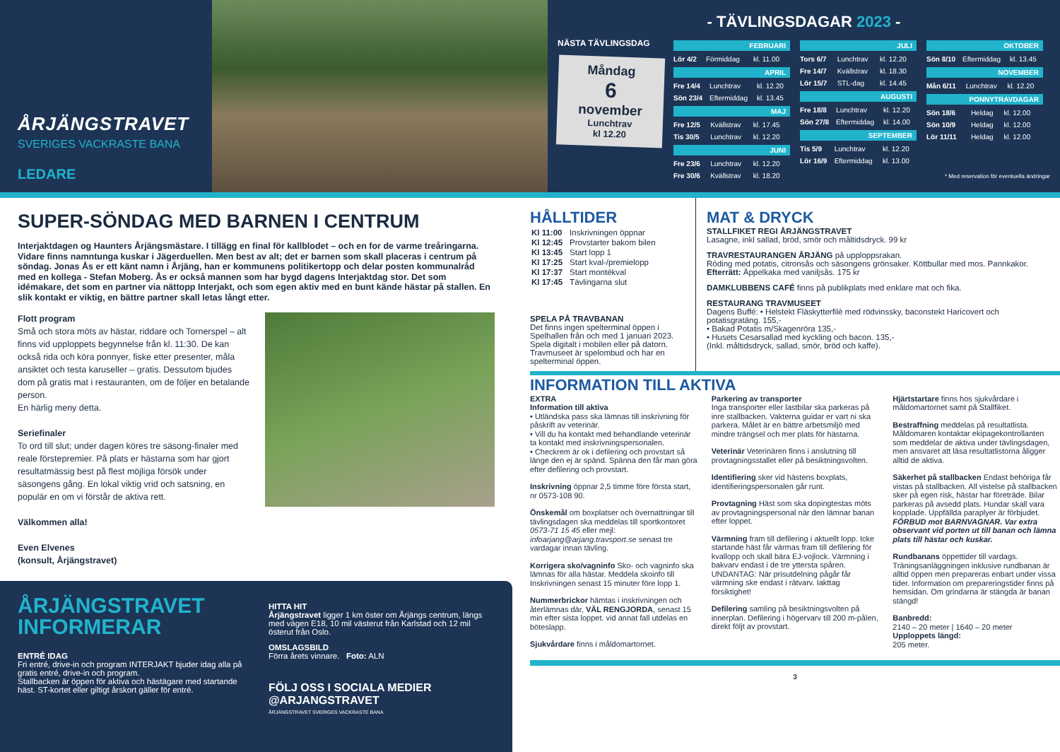ÅRJÄNGSTRAVET
SVERIGES VACKRASTE BANA
LEDARE
- TÄVLINGSDAGAR 2023 -
NÄSTA TÄVLINGSDAG
Måndag
6
november
Lunchtrav
kl 12.20
FEBRUARI
| Lör 4/2 | Förmiddag | kl. 11.00 |
APRIL
| Fre 14/4 | Lunchtrav | kl. 12.20 |
| Sön 23/4 | Eftermiddag | kl. 13.45 |
MAJ
| Fre 12/5 | Kvällstrav | kl. 17.45 |
| Tis 30/5 | Lunchtrav | kl. 12.20 |
JUNI
| Fre 23/6 | Lunchtrav | kl. 12.20 |
| Fre 30/6 | Kvällstrav | kl. 18.20 |
JULI
| Tors 6/7 | Lunchtrav | kl. 12.20 |
| Fre 14/7 | Kvällstrav | kl. 18.30 |
| Lör 15/7 | STL-dag | kl. 14.45 |
AUGUSTI
| Fre 18/8 | Lunchtrav | kl. 12.20 |
| Sön 27/8 | Eftermiddag | kl. 14.00 |
SEPTEMBER
| Tis 5/9 | Lunchtrav | kl. 12.20 |
| Lör 16/9 | Eftermiddag | kl. 13.00 |
OKTOBER
| Sön 8/10 | Eftermiddag | kl. 13.45 |
NOVEMBER
| Mån 6/11 | Lunchtrav | kl. 12.20 |
PONNYTRAVDAGAR
| Sön 18/6 | Heldag | kl. 12.00 |
| Sön 10/9 | Heldag | kl. 12.00 |
| Lör 11/11 | Heldag | kl. 12.00 |
* Med reservation för eventuella ändringar
SUPER-SÖNDAG MED BARNEN I CENTRUM
Interjaktdagen og Haunters Årjängsmästare. I tillägg en final för kallblodet – och en for de varme treåringarna. Vidare finns namntunga kuskar i Jägerduellen. Men best av alt; det er barnen som skall placeras i centrum på söndag. Jonas Ås er ett känt namn i Årjäng, han er kommunens politikertopp och delar posten kommunalråd med en kollega - Stefan Moberg. Ås er också mannen som har bygd dagens Interjaktdag stor. Det som idémakare, det som en partner via nättopp Interjakt, och som egen aktiv med en bunt kände hästar på stallen. En slik kontakt er viktig, en bättre partner skall letas långt etter.
Flott program
Små och stora möts av hästar, riddare och Tornerspel – alt finns vid upploppets begynnelse från kl. 11:30. De kan också rida och köra ponnyer, fiske etter presenter, måla ansiktet och testa karuseller – gratis. Dessutom bjudes dom på gratis mat i restauranten, om de följer en betalande person.
En härlig meny detta.
Seriefinaler
To ord till slut; under dagen köres tre säsong-finaler med reale förstepremier. På plats er hästarna som har gjort resultatmässig best på flest möjliga försök under säsongens gång. En lokal viktig vrid och satsning, en populär en om vi förstår de aktiva rett.
Välkommen alla!
Even Elvenes
(konsult, Årjängstravet)
ÅRJÄNGSTRAVET
INFORMERAR
ENTRÉ IDAG
Fri entré, drive-in och program INTERJAKT bjuder idag alla på gratis entré, drive-in och program.
Stallbacken är öppen för aktiva och hästägare med startande häst. ST-kortet eller giltigt årskort gäller för entré.
HITTA HIT
Årjängstravet ligger 1 km öster om Årjängs centrum, längs med vägen E18, 10 mil västerut från Karlstad och 12 mil österut från Oslo.
OMSLAGSBILD
Förra årets vinnare. Foto: ALN
FÖLJ OSS I SOCIALA MEDIER
@ARJANGSTRAVET
ÅRJÄNGSTRAVET SVERIGES VACKRASTE BANA
HÅLLTIDER
| Kl 11:00 | Inskrivningen öppnar |
| Kl 12:45 | Provstarter bakom bilen |
| Kl 13:45 | Start lopp 1 |
| Kl 17:25 | Start kval-/premielopp |
| Kl 17:37 | Start montékval |
| Kl 17:45 | Tävlingarna slut |
SPELA PÅ TRAVBANAN
Det finns ingen spelterminal öppen i Spelhallen från och med 1 januari 2023. Spela digitalt i mobilen eller på datorn. Travmuseet är spelombud och har en spelterminal öppen.
MAT & DRYCK
STALLFIKET REGI ÅRJÄNGSTRAVET
Lasagne, inkl sallad, bröd, smör och måltidsdryck. 99 kr
TRAVRESTAURANGEN ÅRJÄNG på upploppsrakan.
Röding med potatis, citronsås och säsongens grönsaker. Köttbullar med mos. Pannkakor. Efterrätt: Äppelkaka med vaniljsås. 175 kr
DAMKLUBBENS CAFÉ finns på publikplats med enklare mat och fika.
RESTAURANG TRAVMUSEET
Dagens Buffé: • Helstekt Fläskytterfilè med rödvinssky, baconstekt Haricovert och potatisgratäng. 155,-
• Bakad Potatis m/Skagenröra 135,-
• Husets Cesarsallad med kyckling och bacon. 135,-
(Inkl. måltidsdryck, sallad, smör, bröd och kaffe).
INFORMATION TILL AKTIVA
EXTRA
Information till aktiva
• Utländska pass ska lämnas till inskrivning för påskrift av veterinär.
• Vill du ha kontakt med behandlande veterinär ta kontakt med inskrivningspersonalen.
• Checkrem är ok i defilering och provstart så länge den ej är spänd. Spänna den får man göra efter defilering och provstart.
Inskrivning öppnar 2,5 timme före första start, nr 0573-108 90.
Önskemål om boxplatser och övernattningar till tävlingsdagen ska meddelas till sportkontoret 0573-71 15 45 eller mejl: infoarjang@arjang.travsport.se senast tre vardagar innan tävling.
Korrigera sko/vagninfo Sko- och vagninfo ska lämnas för alla hästar. Meddela skoinfo till Inskrivningen senast 15 minuter före lopp 1.
Nummerbrickor hämtas i inskrivningen och återlämnas där, VÄL RENGJORDA, senast 15 min efter sista loppet. vid annat fall utdelas en böteslapp.
Sjukvårdare finns i måldomartornet.
Parkering av transporter
Inga transporter eller lastbilar ska parkeras på inre stallbacken. Vakterna guidar er vart ni ska parkera. Målet är en bättre arbetsmiljö med mindre trängsel och mer plats för hästarna.
Veterinär Veterinären finns i anslutning till provtagningsstallet eller på besiktningsvolten.
Identifiering sker vid hästens boxplats, identifieringspersonalen går runt.
Provtagning Häst som ska dopingtestas möts av provtagningspersonal när den lämnar banan efter loppet.
Värmning fram till defilering i aktuellt lopp. Icke startande häst får värmas fram till defilering för kvallopp och skall bära EJ-vojlock. Värmning i bakvarv endast i de tre yttersta spåren. UNDANTAG: När prisutdelning pågår får värmning ske endast i rätvarv. Iakttag försiktighet!
Defilering samling på besiktningsvolten på innerplan. Defilering i högervarv till 200 m-pålen, direkt följt av provstart.
Hjärtstartare finns hos sjukvårdare i måldomartornet samt på Stallfiket.
Bestraffning meddelas på resultatlista. Måldomaren kontaktar ekipagekontrollanten som meddelar de aktiva under tävlingsdagen, men ansvaret att läsa resultatlistorna åligger alltid de aktiva.
Säkerhet på stallbacken Endast behöriga får vistas på stallbacken. All vistelse på stallbacken sker på egen risk, hästar har företräde. Bilar parkeras på avsedd plats. Hundar skall vara kopplade. Uppfällda paraplyer är förbjudet. FÖRBUD mot BARNVAGNAR. Var extra observant vid porten ut till banan och lämna plats till hästar och kuskar.
Rundbanans öppettider till vardags. Träningsanläggningen inklusive rundbanan är alltid öppen men prepareras enbart under vissa tider. Information om prepareringstider finns på hemsidan. Om grindarna är stängda är banan stängd!
Banbredd:
2140 – 20 meter | 1640 – 20 meter
Upploppets längd:
205 meter.
3